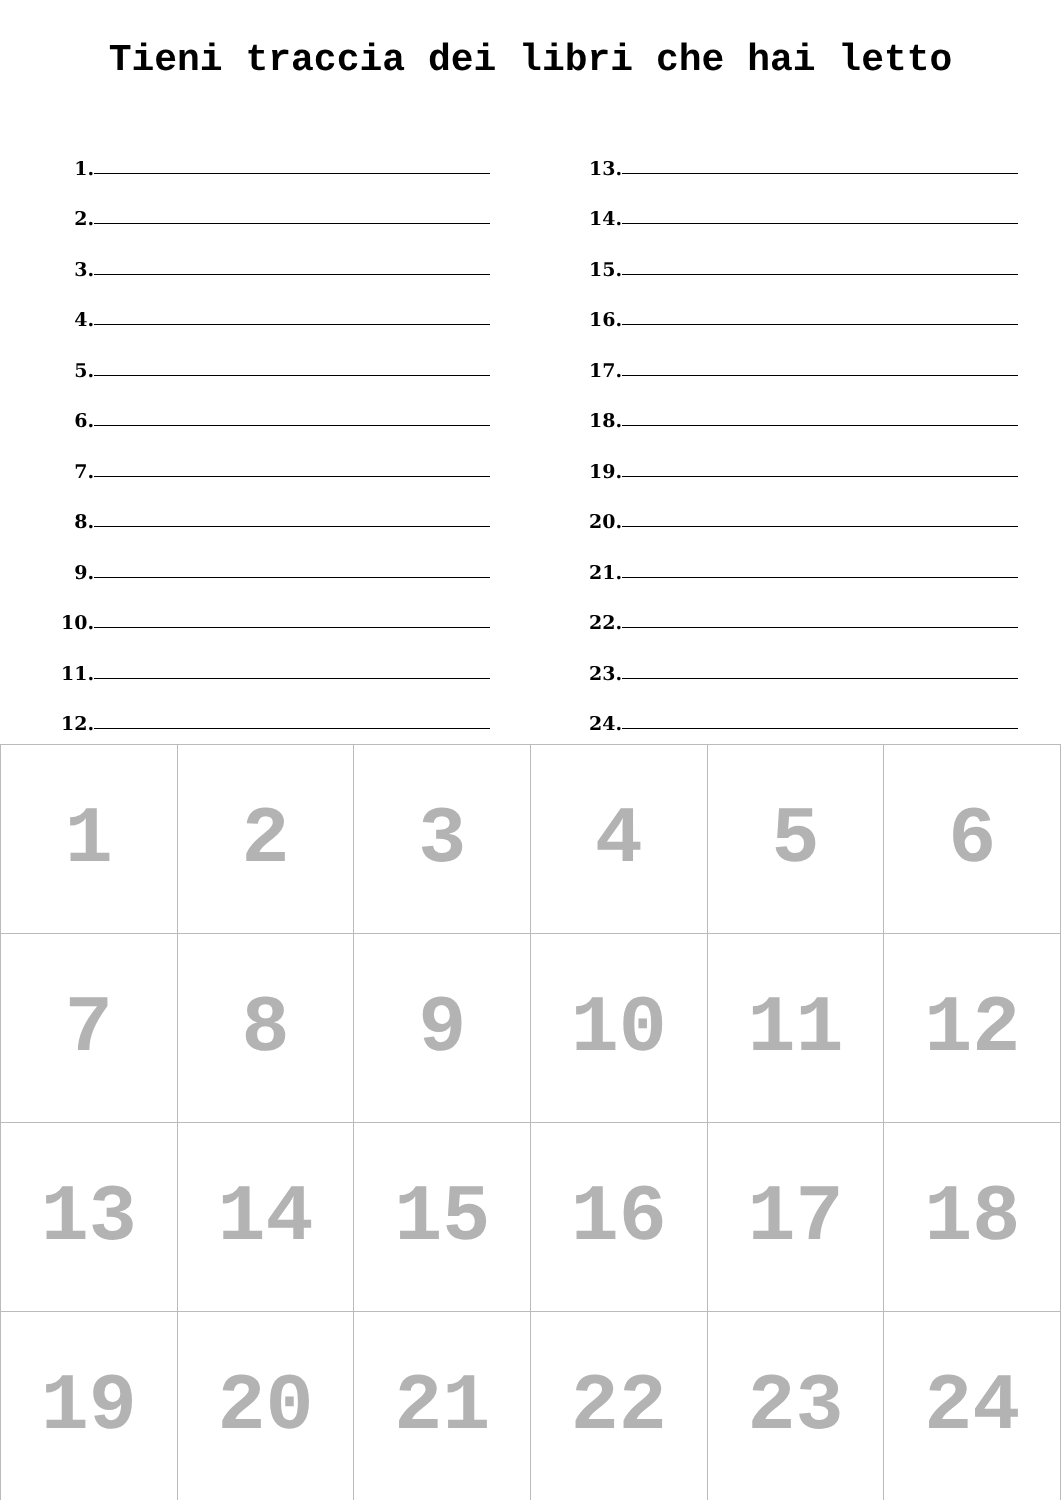Tieni traccia dei libri che hai letto
1.
2.
3.
4.
5.
6.
7.
8.
9.
10.
11.
12.
13.
14.
15.
16.
17.
18.
19.
20.
21.
22.
23.
24.
| 1 | 2 | 3 | 4 | 5 | 6 |
| 7 | 8 | 9 | 10 | 11 | 12 |
| 13 | 14 | 15 | 16 | 17 | 18 |
| 19 | 20 | 21 | 22 | 23 | 24 |